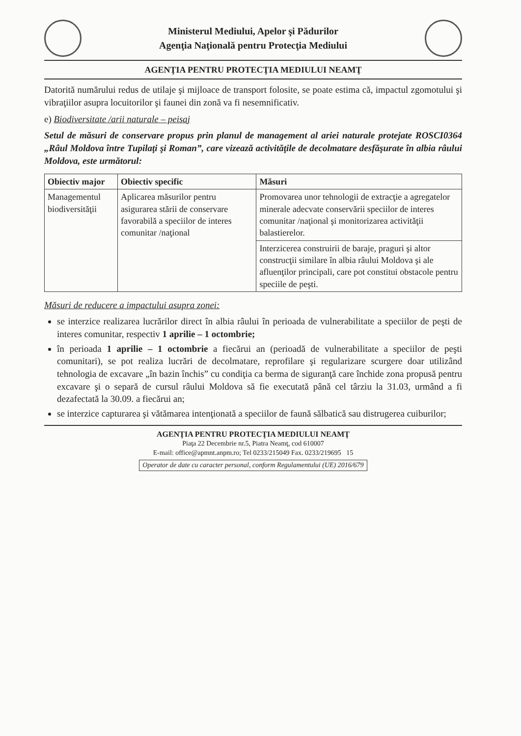Ministerul Mediului, Apelor şi Pădurilor
Agenţia Naţională pentru Protecţia Mediului
AGENŢIA PENTRU PROTECŢIA MEDIULUI NEAMŢ
Datorită numărului redus de utilaje şi mijloace de transport folosite, se poate estima că, impactul zgomotului şi vibraţiilor asupra locuitorilor şi faunei din zonă va fi nesemnificativ.
e) Biodiversitate /arii naturale – peisaj
Setul de măsuri de conservare propus prin planul de management al ariei naturale protejate ROSCI0364 „Râul Moldova între Tupilaţi şi Roman”, care vizează activităţile de decolmatare desfăşurate în albia râului Moldova, este următorul:
| Obiectiv major | Obiectiv specific | Măsuri |
| --- | --- | --- |
| Managementul biodiversităţii | Aplicarea măsurilor pentru asigurarea stării de conservare favorabilă a speciilor de interes comunitar /naţional | Promovarea unor tehnologii de extracţie a agregatelor minerale adecvate conservării speciilor de interes comunitar /naţional şi monitorizarea activităţii balastierelor. |
| | | Interzicerea construirii de baraje, praguri şi altor construcţii similare în albia râului Moldova şi ale afluenţilor principali, care pot constitui obstacole pentru speciile de peşti. |
Măsuri de reducere a impactului asupra zonei:
se interzice realizarea lucrărilor direct în albia râului în perioada de vulnerabilitate a speciilor de peşti de interes comunitar, respectiv 1 aprilie – 1 octombrie;
în perioada 1 aprilie – 1 octombrie a fiecărui an (perioadă de vulnerabilitate a speciilor de peşti comunitari), se pot realiza lucrări de decolmatare, reprofilare şi regularizare scurgere doar utilizând tehnologia de excavare „în bazin închis” cu condiţia ca berma de siguranţă care închide zona propusă pentru excavare şi o separă de cursul râului Moldova să fie executată până cel târziu la 31.03, urmând a fi dezafectată la 30.09. a fiecărui an;
se interzice capturarea şi vătămarea intenţionată a speciilor de faună sălbatică sau distrugerea cuiburilor;
AGENŢIA PENTRU PROTECŢIA MEDIULUI NEAMŢ
Piaţa 22 Decembrie nr.5, Piatra Neamţ, cod 610007
E-mail: office@apmnt.anpm.ro; Tel 0233/215049 Fax. 0233/219695 15
Operator de date cu caracter personal, conform Regulamentului (UE) 2016/679